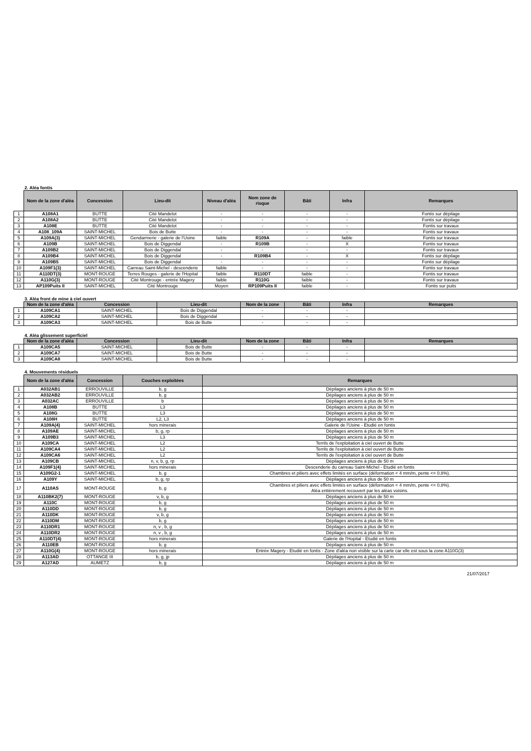2. Aléa fontis
| | Nom de la zone d'aléa | Concession | Lieu-dit | Niveau d'aléa | Nom zone de risque | Bâti | Infra | Remarques |
| 1 | A108A1 | BUTTE | Cité Mandelot | - | - | - | - | Fontis sur dépilage |
| 2 | A108A2 | BUTTE | Cité Mandelot | - | - | - | - | Fontis sur dépilage |
| 3 | A108E | BUTTE | Cité Mandelot | - | - | - | - | Fontis sur travaux |
| 4 | A108_109A | SAINT-MICHEL | Bois de Butte | - | - | - | - | Fontis sur travaux |
| 5 | A109A(3) | SAINT-MICHEL | Gendarmerie - galerie de l'Usine | faible | R109A | - | faible | Fontis sur travaux |
| 6 | A109B | SAINT-MICHEL | Bois de Diggendal | - | R109B | - | X | Fontis sur travaux |
| 7 | A109B2 | SAINT-MICHEL | Bois de Diggendal | - | - | - | - | Fontis sur travaux |
| 8 | A109B4 | SAINT-MICHEL | Bois de Diggendal | - | R109B4 | - | X | Fontis sur dépilage |
| 9 | A109B5 | SAINT-MICHEL | Bois de Diggendal | - | - | - | - | Fontis sur dépilage |
| 10 | A109F1(3) | SAINT-MICHEL | Carreau Saint-Michel - descenderie | faible | - | - | - | Fontis sur travaux |
| 11 | A110DT(3) | MONT-ROUGE | Terres Rouges - galerie de l'Hopital | faible | R110DT | faible | - | Fontis sur travaux |
| 12 | A110G(3) | MONT-ROUGE | Cité Montrouge - entrée Magery | faible | R110G | faible | - | Fontis sur travaux |
| 13 | AP109Puits II | SAINT-MICHEL | Cité Montrouge | Moyen | RP109Puits II | faible | - | Fontis sur puits |
3. Aléa front de mine à ciel ouvert
| | Nom de la zone d'aléa | Concession | Lieu-dit | Nom de la zone | Bâti | Infra | Remarques |
| 1 | A109CA1 | SAINT-MICHEL | Bois de Diggendal | - | - | - | |
| 2 | A109CA2 | SAINT-MICHEL | Bois de Diggendal | - | - | - | |
| 3 | A109CA3 | SAINT-MICHEL | Bois de Butte | - | - | - | |
4. Aléa glissement superficiel
| | Nom de la zone d'aléa | Concession | Lieu-dit | Nom de la zone | Bâti | Infra | Remarques |
| 1 | A109CA5 | SAINT-MICHEL | Bois de Butte | - | - | - | |
| 2 | A109CA7 | SAINT-MICHEL | Bois de Butte | - | - | - | |
| 3 | A109CA8 | SAINT-MICHEL | Bois de Butte | - | - | - | |
4. Mouvements résiduels
| | Nom de la zone d'aléa | Concession | Couches exploitées | Remarques |
| 1 | A032AB1 | ERROUVILLE | b, g | Dépilages anciens à plus de 50 m |
| 2 | A032AB2 | ERROUVILLE | b, g | Dépilages anciens à plus de 50 m |
| 3 | A032AC | ERROUVILLE | b | Dépilages anciens à plus de 50 m |
| 4 | A108B | BUTTE | L3 | Dépilages anciens à plus de 50 m |
| 5 | A108G | BUTTE | L3 | Dépilages anciens à plus de 50 m |
| 6 | A108H | BUTTE | L2, L3 | Dépilages anciens à plus de 50 m |
| 7 | A109A(4) | SAINT-MICHEL | hors minerais | Galerie de l'Usine - Etudié en fontis |
| 8 | A109AE | SAINT-MICHEL | b, g, rp | Dépilages anciens à plus de 50 m |
| 9 | A109B3 | SAINT-MICHEL | L3 | Dépilages anciens à plus de 50 m |
| 10 | A109CA | SAINT-MICHEL | L2 | Terrils de l'exploitation à ciel ouvert de Butte |
| 11 | A109CA4 | SAINT-MICHEL | L2 | Terrils de l'exploitation à ciel ouvert de Butte |
| 12 | A109CA6 | SAINT-MICHEL | L2 | Terrils de l'exploitation à ciel ouvert de Butte |
| 13 | A109CB | SAINT-MICHEL | n, v, b, g, rp | Dépilages anciens à plus de 50 m |
| 14 | A109F1(4) | SAINT-MICHEL | hors minerais | Descenderie du carreau Saint-Michel - Etudié en fontis |
| 15 | A109G2-1 | SAINT-MICHEL | b, g | Chambres et piliers avec effets limités en surface (déformation < 4 mm/m, pente <= 0.8%). |
| 16 | A109Y | SAINT-MICHEL | b, g, rp | Dépilages anciens à plus de 50 m |
| 17 | A110AS | MONT-ROUGE | b, g | Chambres et piliers avec effets limités en surface (déformation < 4 mm/m, pente <= 0.8%). Aléa entièrement recouvert par les aléas voisins. |
| 18 | A110BK2(7) | MONT-ROUGE | v, b, g | Dépilages anciens à plus de 50 m |
| 19 | A110C | MONT-ROUGE | b, g | Dépilages anciens à plus de 50 m |
| 20 | A110DD | MONT-ROUGE | b, g | Dépilages anciens à plus de 50 m |
| 21 | A110DK | MONT-ROUGE | v, b, g | Dépilages anciens à plus de 50 m |
| 22 | A110DM | MONT-ROUGE | b, g | Dépilages anciens à plus de 50 m |
| 23 | A110DR1 | MONT-ROUGE | n, v , b, g | Dépilages anciens à plus de 50 m |
| 24 | A110DR2 | MONT-ROUGE | n, v , b, g | Dépilages anciens à plus de 50 m |
| 25 | A110DT(4) | MONT-ROUGE | hors minerais | Galerie de l'Hopital - Etudié en fontis |
| 26 | A110EB | MONT-ROUGE | b, g | Dépilages anciens à plus de 50 m |
| 27 | A110G(4) | MONT-ROUGE | hors minerais | Entrée Magery - Etudié en fontis - Zone d'aléa non visible sur la carte car elle est sous la zone A110G(3) |
| 28 | A113AD | OTTANGE III | b, g, jp | Dépilages anciens à plus de 50 m |
| 29 | A127AD | AUMETZ | b, g | Dépilages anciens à plus de 50 m |
21/07/2017